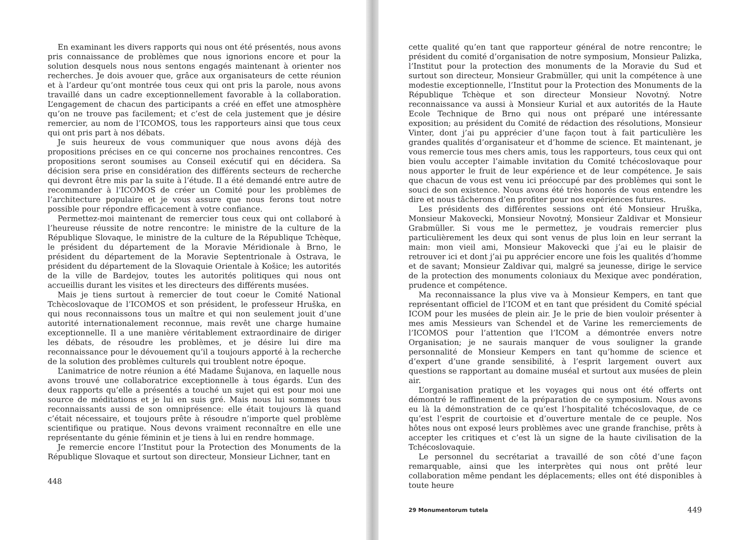En examinant les divers rapports qui nous ont été présentés, nous avons pris connaissance de problèmes que nous ignorions encore et pour la solution desquels nous nous sentons engagés maintenant à orienter nos recherches. Je dois avouer que, grâce aux organisateurs de cette réunion et à l’ardeur qu’ont montrée tous ceux qui ont pris la parole, nous avons travaillé dans un cadre exceptionnellement favorable à la collaboration. L’engagement de chacun des participants a créé en effet une atmosphère qu’on ne trouve pas facilement; et c’est de cela justement que je désire remercier, au nom de l’ICOMOS, tous les rapporteurs ainsi que tous ceux qui ont pris part à nos débats.
Je suis heureux de vous communiquer que nous avons déjà des propositions précises en ce qui concerne nos prochaines rencontres. Ces propositions seront soumises au Conseil exécutif qui en décidera. Sa décision sera prise en considération des différents secteurs de recherche qui devront être mis par la suite à l’étude. Il a été demandé entre autre de recommander à l’ICOMOS de créer un Comité pour les problèmes de l’architecture populaire et je vous assure que nous ferons tout notre possible pour répondre efficacement à votre confiance.
Permettez-moi maintenant de remercier tous ceux qui ont collaboré à l’heureuse réussite de notre rencontre: le ministre de la culture de la République Slovaque, le ministre de la culture de la République Tchèque, le président du département de la Moravie Méridionale à Brno, le président du département de la Moravie Septentrionale à Ostrava, le président du département de la Slovaquie Orientale à Košice; les autorités de la ville de Bardejov, toutes les autorités politiques qui nous ont accueillis durant les visites et les directeurs des différents musées.
Mais je tiens surtout à remercier de tout coeur le Comité National Tchècoslovaque de l’ICOMOS et son président, le professeur Hruška, en qui nous reconnaissons tous un maître et qui non seulement jouit d’une autorité internationalement reconnue, mais revêt une charge humaine exceptionnelle. Il a une manière véritablement extraordinaire de diriger les débats, de résoudre les problèmes, et je désire lui dire ma reconnaissance pour le dévouement qu’il a toujours apporté à la recherche de la solution des problèmes culturels qui troublent notre époque.
L’animatrice de notre réunion a été Madame Šujanova, en laquelle nous avons trouvé une collaboratrice exceptionnelle à tous égards. L’un des deux rapports qu’elle a présentés a touché un sujet qui est pour moi une source de méditations et je lui en suis gré. Mais nous lui sommes tous reconnaissants aussi de son omniprésence: elle était toujours là quand c’était nécessaire, et toujours prête à résoudre n’importe quel problème scientifique ou pratique. Nous devons vraiment reconnaître en elle une représentante du génie féminin et je tiens à lui en rendre hommage.
Je remercie encore l’Institut pour la Protection des Monuments de la République Slovaque et surtout son directeur, Monsieur Lichner, tant en
448
cette qualité qu’en tant que rapporteur général de notre rencontre; le président du comité d’organisation de notre symposium, Monsieur Palizka, l’Institut pour la protection des monuments de la Moravie du Sud et surtout son directeur, Monsieur Grabmüller, qui unit la compétence à une modestie exceptionnelle, l’Institut pour la Protection des Monuments de la République Tchèque et son directeur Monsieur Novotný. Notre reconnaissance va aussi à Monsieur Kurial et aux autorités de la Haute Ecole Technique de Brno qui nous ont préparé une intéressante exposition; au président du Comité de rédaction des résolutions, Monsieur Vinter, dont j’ai pu apprécier d’une façon tout à fait particulière les grandes qualités d’organisateur et d’homme de science. Et maintenant, je vous remercie tous mes chers amis, tous les rapporteurs, tous ceux qui ont bien voulu accepter l’aimable invitation du Comité tchécoslovaque pour nous apporter le fruit de leur expérience et de leur compétence. Je sais que chacun de vous est venu ici préoccupé par des problèmes qui sont le souci de son existence. Nous avons été très honorés de vous entendre les dire et nous tâcherons d’en profiter pour nos expériences futures.
Les présidents des différentes sessions ont été Monsieur Hruška, Monsieur Makovecki, Monsieur Novotný, Monsieur Zaldivar et Monsieur Grabmüller. Si vous me le permettez, je voudrais remercier plus particulièrement les deux qui sont venus de plus loin en leur serrant la main: mon vieil ami, Monsieur Makovecki que j’ai eu le plaisir de retrouver ici et dont j’ai pu apprécier encore une fois les qualités d’homme et de savant; Monsieur Zaldivar qui, malgré sa jeunesse, dirige le service de la protection des monuments coloniaux du Mexique avec pondération, prudence et compétence.
Ma reconnaissance la plus vive va à Monsieur Kempers, en tant que représentant officiel de l’ICOM et en tant que président du Comité spécial ICOM pour les musées de plein air. Je le prie de bien vouloir présenter à mes amis Messieurs van Schendel et de Varine les remerciements de l’ICOMOS pour l’attention que l’ICOM a démontrée envers notre Organisation; je ne saurais manquer de vous souligner la grande personnalité de Monsieur Kempers en tant qu’homme de science et d’expert d’une grande sensibilité, à l’esprit largement ouvert aux questions se rapportant au domaine muséal et surtout aux musées de plein air.
L’organisation pratique et les voyages qui nous ont été offerts ont démontré le raffinement de la préparation de ce symposium. Nous avons eu là la démonstration de ce qu’est l’hospitalité tchécoslovaque, de ce qu’est l’esprit de courtoisie et d’ouverture mentale de ce peuple. Nos hôtes nous ont exposé leurs problèmes avec une grande franchise, prêts à accepter les critiques et c’est là un signe de la haute civilisation de la Tchécoslovaquie.
Le personnel du secrétariat a travaillé de son côté d’une façon remarquable, ainsi que les interprètes qui nous ont prêté leur collaboration même pendant les déplacements; elles ont été disponibles à toute heure
29 Monumentorum tutela 449